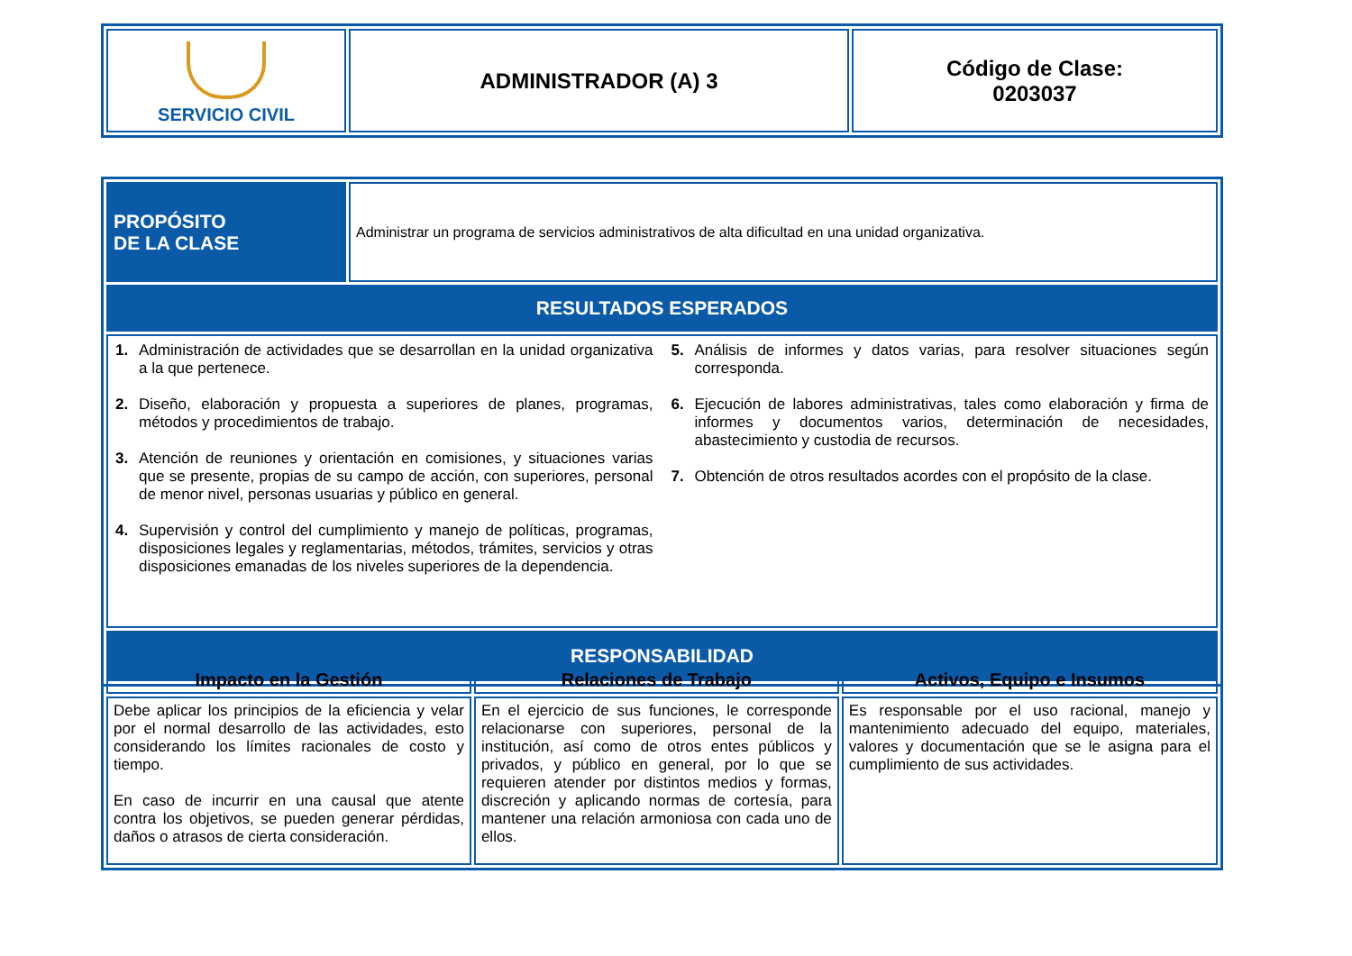| SERVICIO CIVIL | ADMINISTRADOR (A) 3 | Código de Clase: 0203037 |
| PROPÓSITO DE LA CLASE | Administrar un programa de servicios administrativos de alta dificultad en una unidad organizativa. |
| RESULTADOS ESPERADOS | |
| 1. Administración de actividades que se desarrollan en la unidad organizativa a la que pertenece. 2. Diseño, elaboración y propuesta a superiores de planes, programas, métodos y procedimientos de trabajo. 3. Atención de reuniones y orientación en comisiones, y situaciones varias que se presente, propias de su campo de acción, con superiores, personal de menor nivel, personas usuarias y público en general. 4. Supervisión y control del cumplimiento y manejo de políticas, programas, disposiciones legales y reglamentarias, métodos, trámites, servicios y otras disposiciones emanadas de los niveles superiores de la dependencia. 5. Análisis de informes y datos varias, para resolver situaciones según corresponda. 6. Ejecución de labores administrativas, tales como elaboración y firma de informes y documentos varios, determinación de necesidades, abastecimiento y custodia de recursos. 7. Obtención de otros resultados acordes con el propósito de la clase. | |
| RESPONSABILIDAD | |
| Impacto en la Gestión | Relaciones de Trabajo | Activos, Equipo e Insumos |
| --- | --- | --- |
| Debe aplicar los principios de la eficiencia y velar por el normal desarrollo de las actividades, esto considerando los límites racionales de costo y tiempo. En caso de incurrir en una causal que atente contra los objetivos, se pueden generar pérdidas, daños o atrasos de cierta consideración. | En el ejercicio de sus funciones, le corresponde relacionarse con superiores, personal de la institución, así como de otros entes públicos y privados, y público en general, por lo que se requieren atender por distintos medios y formas, discreción y aplicando normas de cortesía, para mantener una relación armoniosa con cada uno de ellos. | Es responsable por el uso racional, manejo y mantenimiento adecuado del equipo, materiales, valores y documentación que se le asigna para el cumplimiento de sus actividades. |